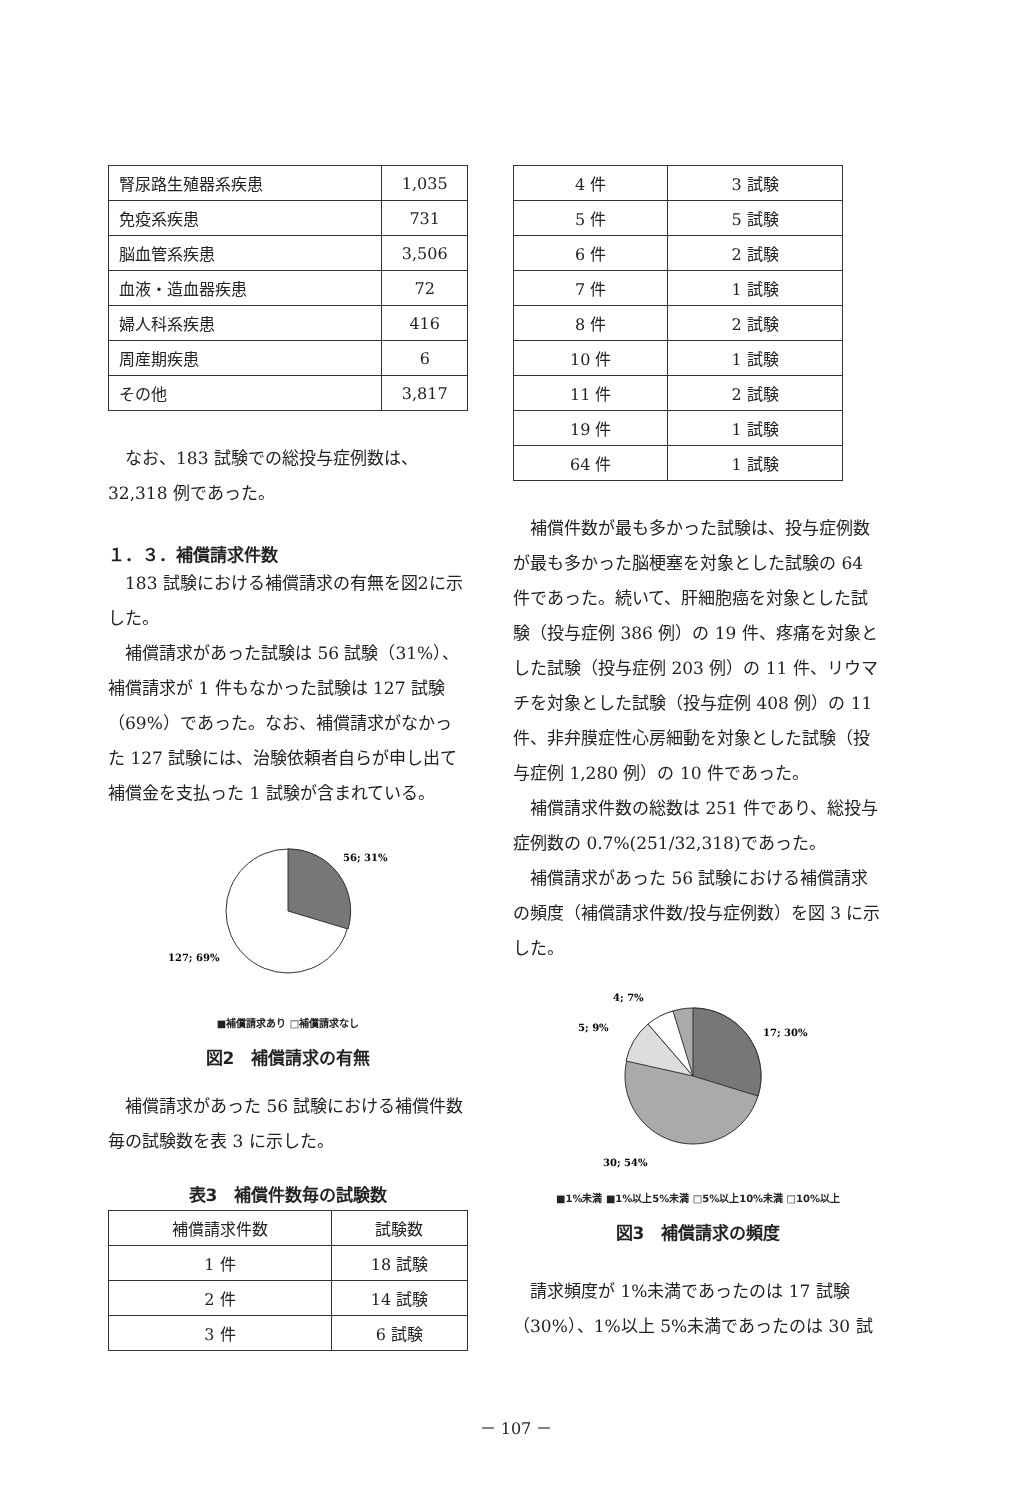| 腎尿路生殖器系疾患 | 1,035 |
| 免疫系疾患 | 731 |
| 脳血管系疾患 | 3,506 |
| 血液・造血器疾患 | 72 |
| 婦人科系疾患 | 416 |
| 周産期疾患 | 6 |
| その他 | 3,817 |
なお、183 試験での総投与症例数は、32,318 例であった。
１．３．補償請求件数
183 試験における補償請求の有無を図2に示した。
補償請求があった試験は 56 試験（31%）、補償請求が 1 件もなかった試験は 127 試験（69%）であった。なお、補償請求がなかった 127 試験には、治験依頼者自らが申し出て補償金を支払った 1 試験が含まれている。
56; 31%
127; 69%
■補償請求あり □補償請求なし
図2　補償請求の有無
補償請求があった 56 試験における補償件数毎の試験数を表 3 に示した。
表3　補償件数毎の試験数
| 補償請求件数 | 試験数 |
| --- | --- |
| 1 件 | 18 試験 |
| 2 件 | 14 試験 |
| 3 件 | 6 試験 |
| 4 件 | 3 試験 |
| 5 件 | 5 試験 |
| 6 件 | 2 試験 |
| 7 件 | 1 試験 |
| 8 件 | 2 試験 |
| 10 件 | 1 試験 |
| 11 件 | 2 試験 |
| 19 件 | 1 試験 |
| 64 件 | 1 試験 |
補償件数が最も多かった試験は、投与症例数が最も多かった脳梗塞を対象とした試験の 64 件であった。続いて、肝細胞癌を対象とした試験（投与症例 386 例）の 19 件、疼痛を対象とした試験（投与症例 203 例）の 11 件、リウマチを対象とした試験（投与症例 408 例）の 11 件、非弁膜症性心房細動を対象とした試験（投与症例 1,280 例）の 10 件であった。
補償請求件数の総数は 251 件であり、総投与症例数の 0.7%(251/32,318)であった。
補償請求があった 56 試験における補償請求の頻度（補償請求件数/投与症例数）を図 3 に示した。
17; 30%
5; 9%
4; 7%
30; 54%
■1%未満 ■1%以上5%未満 □5%以上10%未満 □10%以上
図3　補償請求の頻度
請求頻度が 1%未満であったのは 17 試験（30%）、1%以上 5%未満であったのは 30 試
－ 107 －